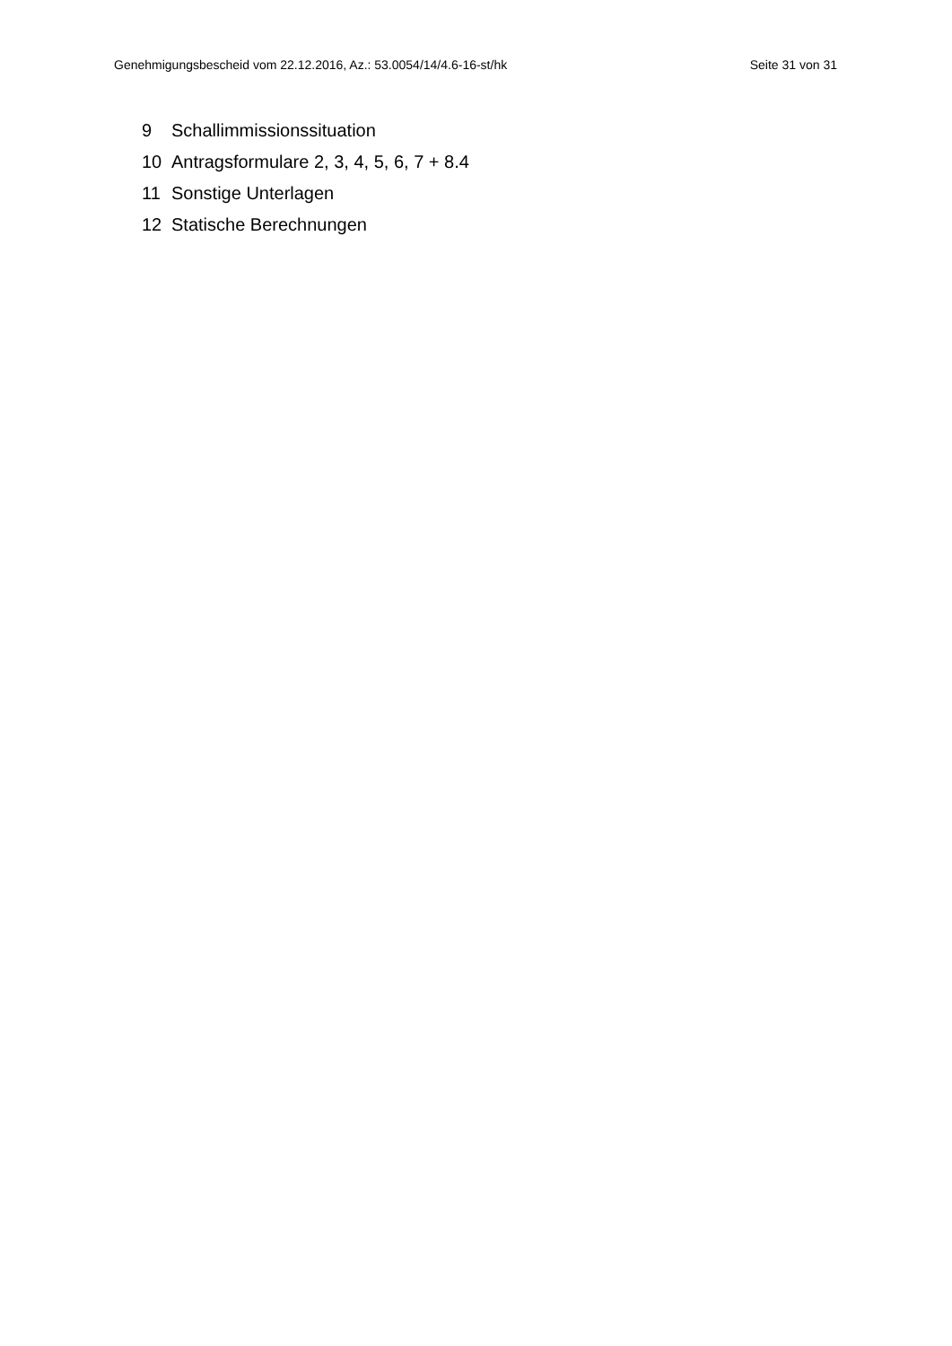Genehmigungsbescheid vom 22.12.2016, Az.: 53.0054/14/4.6-16-st/hk Seite 31 von 31
9 Schallimmissionssituation
10 Antragsformulare 2, 3, 4, 5, 6, 7 + 8.4
11 Sonstige Unterlagen
12 Statische Berechnungen